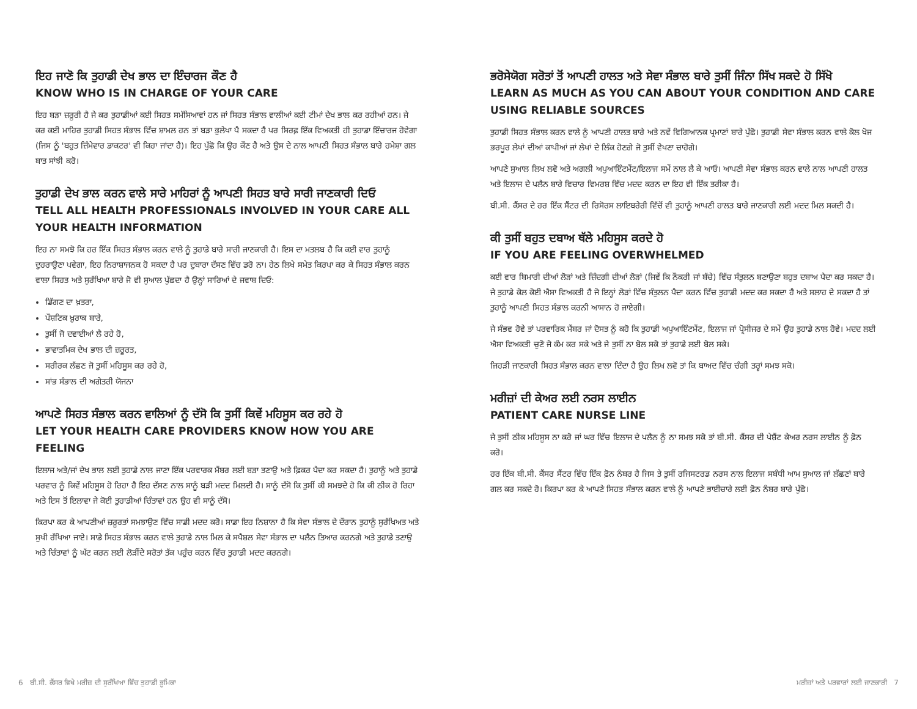ਇਹ ਜਾਣੋ ਕਿ ਤੁਹਾਡੀ ਦੇਖ ਭਾਲ ਦਾ ਇੰਚਾਰਜ ਕੌਣ ਹੈ
KNOW WHO IS IN CHARGE OF YOUR CARE
ਇਹ ਬੜਾ ਜ਼ਰੂਰੀ ਹੈ ਜੇ ਕਰ ਤੁਹਾਡੀਆਂ ਕਈ ਸਿਹਤ ਸਮੱਸਿਆਵਾਂ ਹਨ ਜਾਂ ਸਿਹਤ ਸੰਭਾਲ ਵਾਲੀਆਂ ਕਈ ਟੀਮਾਂ ਦੇਖ ਭਾਲ ਕਰ ਰਹੀਆਂ ਹਨ। ਜੇ ਕਰ ਕਈ ਮਾਹਿਰ ਤੁਹਾਡੀ ਸਿਹਤ ਸੰਭਾਲ ਵਿੱਚ ਸ਼ਾਮਲ ਹਨ ਤਾਂ ਬੜਾ ਭੁਲੇਖਾ ਪੈ ਸਕਦਾ ਹੈ ਪਰ ਸਿਰਫ਼ ਇੱਕ ਵਿਅਕਤੀ ਹੀ ਤੁਹਾਡਾ ਇੰਚਾਰਜ ਹੋਵੇਗਾ (ਜਿਸ ਨੂੰ 'ਬਹੁਤ ਜ਼ਿੰਮੇਵਾਰ ਡਾਕਟਰ' ਵੀ ਕਿਹਾ ਜਾਂਦਾ ਹੈ)। ਇਹ ਪੁੱਛੋ ਕਿ ਉਹ ਕੌਣ ਹੈ ਅਤੇ ਉਸ ਦੇ ਨਾਲ ਆਪਣੀ ਸਿਹਤ ਸੰਭਾਲ ਬਾਰੇ ਹਮੇਸ਼ਾ ਗਲ ਬਾਤ ਸਾਂਝੀ ਕਰੋ।
ਤੁਹਾਡੀ ਦੇਖ ਭਾਲ ਕਰਨ ਵਾਲੇ ਸਾਰੇ ਮਾਹਿਰਾਂ ਨੂੰ ਆਪਣੀ ਸਿਹਤ ਬਾਰੇ ਸਾਰੀ ਜਾਣਕਾਰੀ ਦਿਓ
TELL ALL HEALTH PROFESSIONALS INVOLVED IN YOUR CARE ALL YOUR HEALTH INFORMATION
ਇਹ ਨਾ ਸਮਝੋ ਕਿ ਹਰ ਇੱਕ ਸਿਹਤ ਸੰਭਾਲ ਕਰਨ ਵਾਲੇ ਨੂੰ ਤੁਹਾਡੇ ਬਾਰੇ ਸਾਰੀ ਜਾਣਕਾਰੀ ਹੈ। ਇਸ ਦਾ ਮਤਲਬ ਹੈ ਕਿ ਕਈ ਵਾਰ ਤੁਹਾਨੂੰ ਦੁਹਰਾਉਣਾ ਪਵੇਗਾ, ਇਹ ਨਿਰਾਸ਼ਾਜਨਕ ਹੋ ਸਕਦਾ ਹੈ ਪਰ ਦੁਬਾਰਾ ਦੱਸਣ ਵਿੱਚ ਡਰੋ ਨਾ। ਹੇਠ ਲਿਖੇ ਸਮੇਤ ਕਿਰਪਾ ਕਰ ਕੇ ਸਿਹਤ ਸੰਭਾਲ ਕਰਨ ਵਾਲਾ ਸਿਹਤ ਅਤੇ ਸੁਰੱਖਿਆ ਬਾਰੇ ਜੋ ਵੀ ਸੁਆਲ ਪੁੱਛਦਾ ਹੈ ਉਨ੍ਹਾਂ ਸਾਰਿਆਂ ਦੇ ਜਵਾਬ ਦਿਓ:
ਡਿੱਗਣ ਦਾ ਖ਼ਤਰਾ,
ਪੌਸ਼ਟਿਕ ਖ਼ੁਰਾਕ ਬਾਰੇ,
ਤੁਸੀਂ ਜੋ ਦਵਾਈਆਂ ਲੈ ਰਹੇ ਹੋ,
ਭਾਵਾਤਮਿਕ ਦੇਖ ਭਾਲ ਦੀ ਜ਼ਰੂਰਤ,
ਸਰੀਰਕ ਲੱਛਣ ਜੋ ਤੁਸੀਂ ਮਹਿਸੂਸ ਕਰ ਰਹੇ ਹੋ,
ਸਾਂਭ ਸੰਭਾਲ ਦੀ ਅਗੇਤਰੀ ਯੋਜਨਾ
ਆਪਣੇ ਸਿਹਤ ਸੰਭਾਲ ਕਰਨ ਵਾਲਿਆਂ ਨੂੰ ਦੱਸੋ ਕਿ ਤੁਸੀਂ ਕਿਵੇਂ ਮਹਿਸੂਸ ਕਰ ਰਹੇ ਹੋ
LET YOUR HEALTH CARE PROVIDERS KNOW HOW YOU ARE FEELING
ਇਲਾਜ ਅਤੇ/ਜਾਂ ਦੇਖ ਭਾਲ ਲਈ ਤੁਹਾਡੇ ਨਾਲ ਜਾਣਾ ਇੱਕ ਪਰਵਾਰਕ ਮੈਂਬਰ ਲਈ ਬੜਾ ਤਣਾਉ ਅਤੇ ਫ਼ਿਕਰ ਪੈਦਾ ਕਰ ਸਕਦਾ ਹੈ। ਤੁਹਾਨੂੰ ਅਤੇ ਤੁਹਾਡੇ ਪਰਵਾਰ ਨੂੰ ਕਿਵੇਂ ਮਹਿਸੂਸ ਹੋ ਰਿਹਾ ਹੈ ਇਹ ਦੱਸਣ ਨਾਲ ਸਾਨੂੰ ਬੜੀ ਮਦਦ ਮਿਲਦੀ ਹੈ। ਸਾਨੂੰ ਦੱਸੋ ਕਿ ਤੁਸੀਂ ਕੀ ਸਮਝਦੇ ਹੋ ਕਿ ਕੀ ਠੀਕ ਹੋ ਰਿਹਾ ਅਤੇ ਇਸ ਤੋਂ ਇਲਾਵਾ ਜੇ ਕੋਈ ਤੁਹਾਡੀਆਂ ਚਿੰਤਾਵਾਂ ਹਨ ਉਹ ਵੀ ਸਾਨੂੰ ਦੱਸੋ।
ਕਿਰਪਾ ਕਰ ਕੇ ਆਪਣੀਆਂ ਜ਼ਰੂਰਤਾਂ ਸਮਝਾਉਣ ਵਿੱਚ ਸਾਡੀ ਮਦਦ ਕਰੋ। ਸਾਡਾ ਇਹ ਨਿਸ਼ਾਨਾ ਹੈ ਕਿ ਸੇਵਾ ਸੰਭਾਲ ਦੇ ਦੌਰਾਨ ਤੁਹਾਨੂੰ ਸੁਰੱਖਿਅਤ ਅਤੇ ਸੁਖੀ ਰੱਖਿਆ ਜਾਏ। ਸਾਡੇ ਸਿਹਤ ਸੰਭਾਲ ਕਰਨ ਵਾਲੇ ਤੁਹਾਡੇ ਨਾਲ ਮਿਲ ਕੇ ਸਪੈਸ਼ਲ ਸੇਵਾ ਸੰਭਾਲ ਦਾ ਪਲੈਨ ਤਿਆਰ ਕਰਨਗੇ ਅਤੇ ਤੁਹਾਡੇ ਤਣਾਉ ਅਤੇ ਚਿੰਤਾਵਾਂ ਨੂੰ ਘੱਟ ਕਰਨ ਲਈ ਲੋੜੀਂਦੇ ਸਰੋਤਾਂ ਤੱਕ ਪਹੁੰਚ ਕਰਨ ਵਿੱਚ ਤੁਹਾਡੀ ਮਦਦ ਕਰਨਗੇ।
ਭਰੋਸੇਯੋਗ ਸਰੋਤਾਂ ਤੋਂ ਆਪਣੀ ਹਾਲਤ ਅਤੇ ਸੇਵਾ ਸੰਭਾਲ ਬਾਰੇ ਤੁਸੀਂ ਜਿੰਨਾ ਸਿੱਖ ਸਕਦੇ ਹੋ ਸਿੱਖੋ
LEARN AS MUCH AS YOU CAN ABOUT YOUR CONDITION AND CARE USING RELIABLE SOURCES
ਤੁਹਾਡੀ ਸਿਹਤ ਸੰਭਾਲ ਕਰਨ ਵਾਲੇ ਨੂੰ ਆਪਣੀ ਹਾਲਤ ਬਾਰੇ ਅਤੇ ਨਵੇਂ ਵਿਗਿਆਨਕ ਪ੍ਰਮਾਣਾਂ ਬਾਰੇ ਪੁੱਛੋ। ਤੁਹਾਡੀ ਸੇਵਾ ਸੰਭਾਲ ਕਰਨ ਵਾਲੇ ਕੋਲ ਖੋਜ ਭਰਪੂਰ ਲੇਖਾਂ ਦੀਆਂ ਕਾਪੀਆਂ ਜਾਂ ਲੇਖਾਂ ਦੇ ਲਿੰਕ ਹੋਣਗੇ ਜੋ ਤੁਸੀਂ ਵੇਖਣਾ ਚਾਹੋਗੇ।
ਆਪਣੇ ਸੁਆਲ ਲਿਖ ਲਵੋ ਅਤੇ ਅਗਲੀ ਅਪੁਆਇੰਟਮੈਂਟ/ਇਲਾਜ ਸਮੇਂ ਨਾਲ ਲੈ ਕੇ ਆਓ। ਆਪਣੀ ਸੇਵਾ ਸੰਭਾਲ ਕਰਨ ਵਾਲੇ ਨਾਲ ਆਪਣੀ ਹਾਲਤ ਅਤੇ ਇਲਾਜ ਦੇ ਪਲੈਨ ਬਾਰੇ ਵਿਚਾਰ ਵਿਮਰਸ਼ ਵਿੱਚ ਮਦਦ ਕਰਨ ਦਾ ਇਹ ਵੀ ਇੱਕ ਤਰੀਕਾ ਹੈ।
ਬੀ.ਸੀ. ਕੈਂਸਰ ਦੇ ਹਰ ਇੱਕ ਸੈਂਟਰ ਦੀ ਰਿਸੋਰਸ ਲਾਇਬਰੇਰੀ ਵਿੱਚੋਂ ਵੀ ਤੁਹਾਨੂੰ ਆਪਣੀ ਹਾਲਤ ਬਾਰੇ ਜਾਣਕਾਰੀ ਲਈ ਮਦਦ ਮਿਲ ਸਕਦੀ ਹੈ।
ਕੀ ਤੁਸੀਂ ਬਹੁਤ ਦਬਾਅ ਥੱਲੇ ਮਹਿਸੂਸ ਕਰਦੇ ਹੋ
IF YOU ARE FEELING OVERWHELMED
ਕਈ ਵਾਰ ਬਿਮਾਰੀ ਦੀਆਂ ਲੋੜਾਂ ਅਤੇ ਜ਼ਿੰਦਗੀ ਦੀਆਂ ਲੋੜਾਂ (ਜਿਵੇਂ ਕਿ ਨੌਕਰੀ ਜਾਂ ਬੱਚੇ) ਵਿੱਚ ਸੰਤੁਲਨ ਬਣਾਉਣਾ ਬਹੁਤ ਦਬਾਅ ਪੈਦਾ ਕਰ ਸਕਦਾ ਹੈ। ਜੇ ਤੁਹਾਡੇ ਕੋਲ ਕੋਈ ਐਸਾ ਵਿਅਕਤੀ ਹੈ ਜੋ ਇਨ੍ਹਾਂ ਲੋੜਾਂ ਵਿੱਚ ਸੰਤੁਲਨ ਪੈਦਾ ਕਰਨ ਵਿੱਚ ਤੁਹਾਡੀ ਮਦਦ ਕਰ ਸਕਦਾ ਹੈ ਅਤੇ ਸਲਾਹ ਦੇ ਸਕਦਾ ਹੈ ਤਾਂ ਤੁਹਾਨੂੰ ਆਪਣੀ ਸਿਹਤ ਸੰਭਾਲ ਕਰਨੀ ਆਸਾਨ ਹੋ ਜਾਏਗੀ।
ਜੇ ਸੰਭਵ ਹੋਵੇ ਤਾਂ ਪਰਵਾਰਿਕ ਮੈਂਬਰ ਜਾਂ ਦੋਸਤ ਨੂੰ ਕਹੋ ਕਿ ਤੁਹਾਡੀ ਅਪੁਆਇੰਟਮੈਂਟ, ਇਲਾਜ ਜਾਂ ਪ੍ਰੋਸੀਜਰ ਦੇ ਸਮੇਂ ਉਹ ਤੁਹਾਡੇ ਨਾਲ ਹੋਵੇ। ਮਦਦ ਲਈ ਐਸਾ ਵਿਅਕਤੀ ਚੁਣੋ ਜੋ ਕੰਮ ਕਰ ਸਕੇ ਅਤੇ ਜੇ ਤੁਸੀਂ ਨਾ ਬੋਲ ਸਕੋ ਤਾਂ ਤੁਹਾਡੇ ਲਈ ਬੋਲ ਸਕੇ।
ਜਿਹੜੀ ਜਾਣਕਾਰੀ ਸਿਹਤ ਸੰਭਾਲ ਕਰਨ ਵਾਲਾ ਦਿੰਦਾ ਹੈ ਉਹ ਲਿਖ ਲਵੋ ਤਾਂ ਕਿ ਬਾਅਦ ਵਿੱਚ ਚੰਗੀ ਤਰ੍ਹਾਂ ਸਮਝ ਸਕੋ।
ਮਰੀਜ਼ਾਂ ਦੀ ਕੇਅਰ ਲਈ ਨਰਸ ਲਾਈਨ
PATIENT CARE NURSE LINE
ਜੇ ਤੁਸੀਂ ਠੀਕ ਮਹਿਸੂਸ ਨਾ ਕਰੋ ਜਾਂ ਘਰ ਵਿੱਚ ਇਲਾਜ ਦੇ ਪਲੈਨ ਨੂੰ ਨਾ ਸਮਝ ਸਕੋ ਤਾਂ ਬੀ.ਸੀ. ਕੈਂਸਰ ਦੀ ਪੇਸ਼ੈਂਟ ਕੇਅਰ ਨਰਸ ਲਾਈਨ ਨੂੰ ਫ਼ੋਨ ਕਰੋ।
ਹਰ ਇੱਕ ਬੀ.ਸੀ. ਕੈਂਸਰ ਸੈਂਟਰ ਵਿੱਚ ਇੱਕ ਫ਼ੋਨ ਨੰਬਰ ਹੈ ਜਿਸ ਤੇ ਤੁਸੀਂ ਰਜਿਸਟਰਡ ਨਰਸ ਨਾਲ ਇਲਾਜ ਸਬੰਧੀ ਆਮ ਸੁਆਲ ਜਾਂ ਲੱਛਣਾਂ ਬਾਰੇ ਗਲ ਕਰ ਸਕਦੇ ਹੋ। ਕਿਰਪਾ ਕਰ ਕੇ ਆਪਣੇ ਸਿਹਤ ਸੰਭਾਲ ਕਰਨ ਵਾਲੇ ਨੂੰ ਆਪਣੇ ਭਾਈਚਾਰੇ ਲਈ ਫ਼ੋਨ ਨੰਬਰ ਬਾਰੇ ਪੁੱਛੋ।
6 ਬੀ.ਸੀ. ਕੈਂਸਰ ਵਿਖੇ ਮਰੀਜ਼ ਦੀ ਸੁਰੱਖਿਆ ਵਿੱਚ ਤੁਹਾਡੀ ਭੂਮਿਕਾ ਮਰੀਜ਼ਾਂ ਅਤੇ ਪਰਵਾਰਾਂ ਲਈ ਜਾਣਕਾਰੀ 7